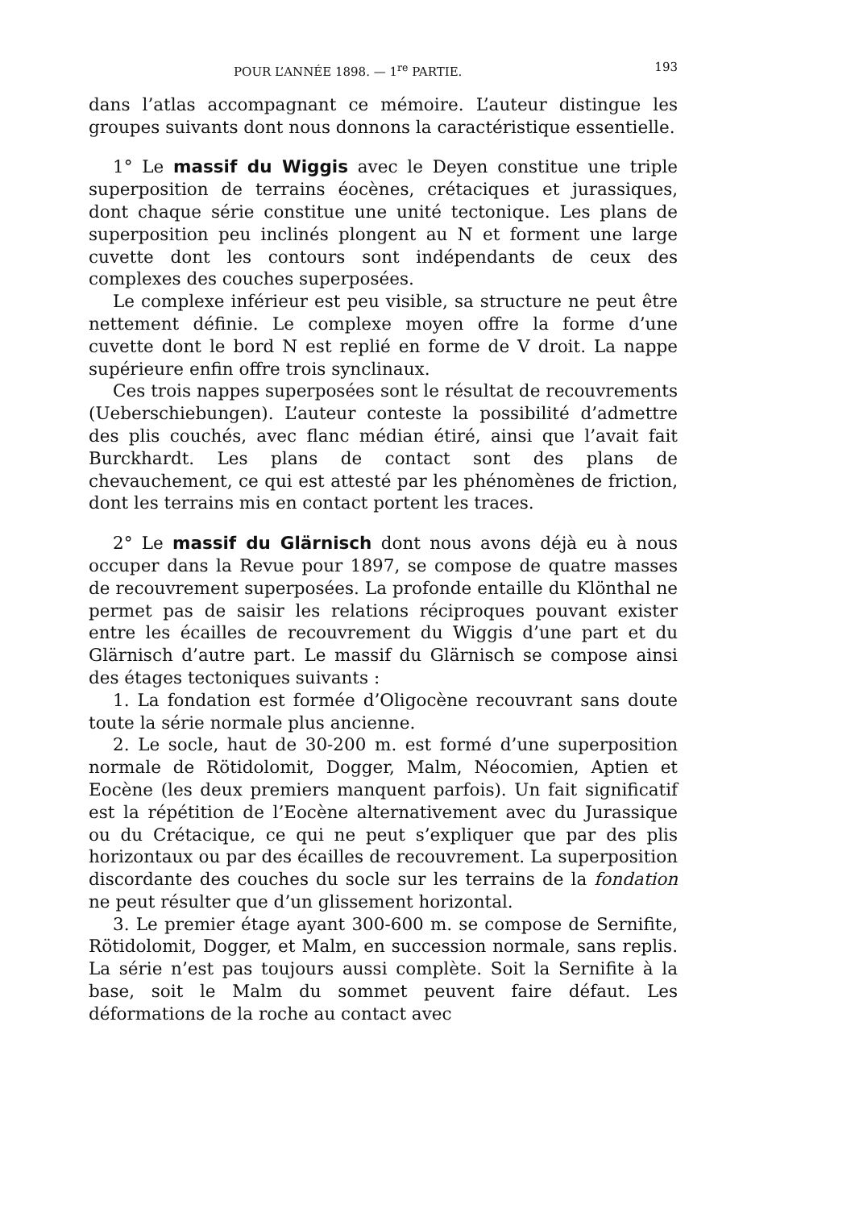POUR L’ANNÉE 1898. — 1<sup>re</sup> PARTIE. 193
dans l’atlas accompagnant ce mémoire. L’auteur distingue les groupes suivants dont nous donnons la caractéristique essentielle.
1° Le massif du Wiggis avec le Deyen constitue une triple superposition de terrains éocènes, crétaciques et jurassiques, dont chaque série constitue une unité tectonique. Les plans de superposition peu inclinés plongent au N et forment une large cuvette dont les contours sont indépendants de ceux des complexes des couches superposées.
Le complexe inférieur est peu visible, sa structure ne peut être nettement définie. Le complexe moyen offre la forme d’une cuvette dont le bord N est replié en forme de V droit. La nappe supérieure enfin offre trois synclinaux.
Ces trois nappes superposées sont le résultat de recouvrements (Ueberschiebungen). L’auteur conteste la possibilité d’admettre des plis couchés, avec flanc médian étiré, ainsi que l’avait fait Burckhardt. Les plans de contact sont des plans de chevauchement, ce qui est attesté par les phénomènes de friction, dont les terrains mis en contact portent les traces.
2° Le massif du Glärnisch dont nous avons déjà eu à nous occuper dans la Revue pour 1897, se compose de quatre masses de recouvrement superposées. La profonde entaille du Klönthal ne permet pas de saisir les relations réciproques pouvant exister entre les écailles de recouvrement du Wiggis d’une part et du Glärnisch d’autre part. Le massif du Glärnisch se compose ainsi des étages tectoniques suivants :
1. La fondation est formée d’Oligocène recouvrant sans doute toute la série normale plus ancienne.
2. Le socle, haut de 30-200 m. est formé d’une superposition normale de Rötidolomit, Dogger, Malm, Néocomien, Aptien et Eocène (les deux premiers manquent parfois). Un fait significatif est la répétition de l’Eocène alternativement avec du Jurassique ou du Crétacique, ce qui ne peut s’expliquer que par des plis horizontaux ou par des écailles de recouvrement. La superposition discordante des couches du socle sur les terrains de la fondation ne peut résulter que d’un glissement horizontal.
3. Le premier étage ayant 300-600 m. se compose de Sernifite, Rötidolomit, Dogger, et Malm, en succession normale, sans replis. La série n’est pas toujours aussi complète. Soit la Sernifite à la base, soit le Malm du sommet peuvent faire défaut. Les déformations de la roche au contact avec